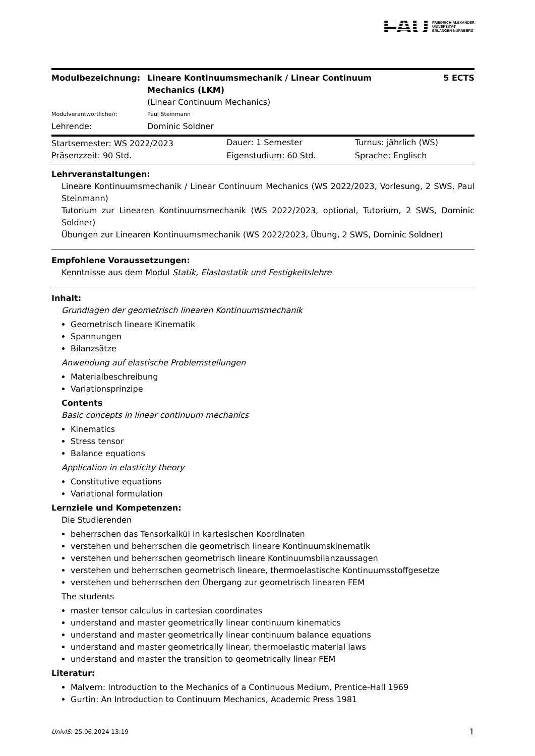FAU FRIEDRICH-ALEXANDER
UNIVERSITÄT
ERLANGEN-NÜRNBERG
| Modulbezeichnung: | Lineare Kontinuumsmechanik / Linear Continuum Mechanics (LKM) | 5 ECTS |
| | (Linear Continuum Mechanics) | |
| Modulverantwortliche/r: | Paul Steinmann | |
| Lehrende: | Dominic Soldner | |
| Startsemester: WS 2022/2023 | Dauer: 1 Semester | Turnus: jährlich (WS) |
| Präsenzzeit: 90 Std. | Eigenstudium: 60 Std. | Sprache: Englisch |
Lehrveranstaltungen:
Lineare Kontinuumsmechanik / Linear Continuum Mechanics (WS 2022/2023, Vorlesung, 2 SWS, Paul Steinmann)
Tutorium zur Linearen Kontinuumsmechanik (WS 2022/2023, optional, Tutorium, 2 SWS, Dominic Soldner)
Übungen zur Linearen Kontinuumsmechanik (WS 2022/2023, Übung, 2 SWS, Dominic Soldner)
Empfohlene Voraussetzungen:
Kenntnisse aus dem Modul Statik, Elastostatik und Festigkeitslehre
Inhalt:
Grundlagen der geometrisch linearen Kontinuumsmechanik
Geometrisch lineare Kinematik
Spannungen
Bilanzsätze
Anwendung auf elastische Problemstellungen
Materialbeschreibung
Variationsprinzipe
Contents
Basic concepts in linear continuum mechanics
Kinematics
Stress tensor
Balance equations
Application in elasticity theory
Constitutive equations
Variational formulation
Lernziele und Kompetenzen:
Die Studierenden
beherrschen das Tensorkalkül in kartesischen Koordinaten
verstehen und beherrschen die geometrisch lineare Kontinuumskinematik
verstehen und beherrschen geometrisch lineare Kontinuumsbilanzaussagen
verstehen und beherrschen geometrisch lineare, thermoelastische Kontinuumsstoffgesetze
verstehen und beherrschen den Übergang zur geometrisch linearen FEM
The students
master tensor calculus in cartesian coordinates
understand and master geometrically linear continuum kinematics
understand and master geometrically linear continuum balance equations
understand and master geometrically linear, thermoelastic material laws
understand and master the transition to geometrically linear FEM
Literatur:
Malvern: Introduction to the Mechanics of a Continuous Medium, Prentice-Hall 1969
Gurtin: An Introduction to Continuum Mechanics, Academic Press 1981
UnivIS: 25.06.2024 13:19 1